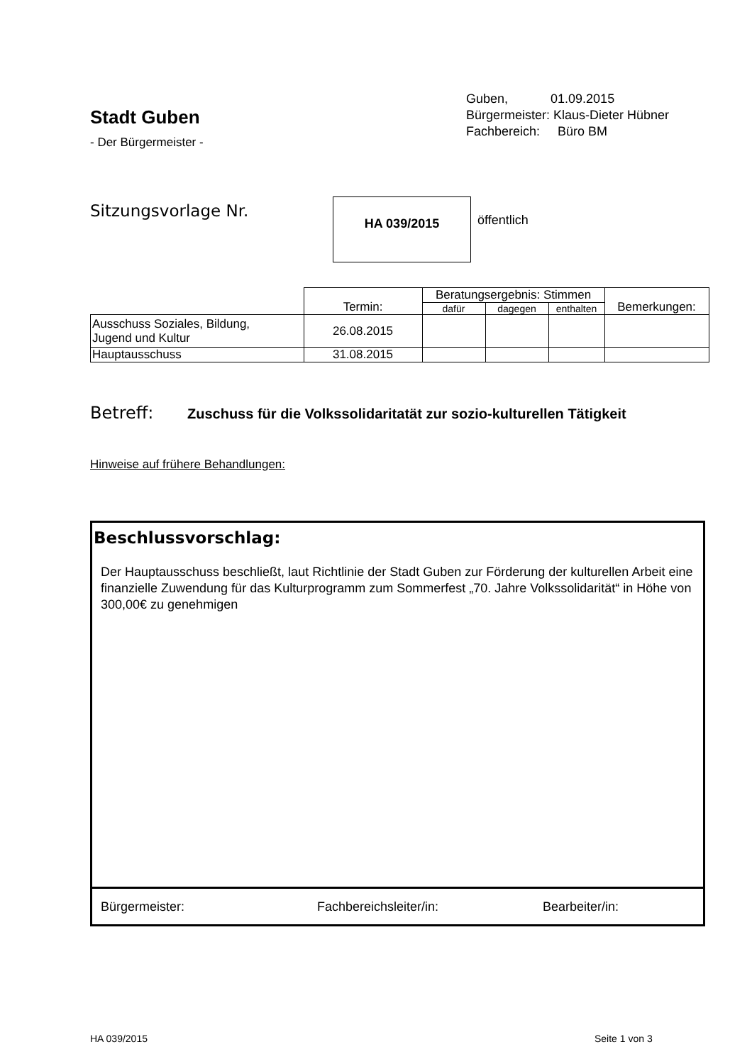Stadt Guben
- Der Bürgermeister -
Guben, 01.09.2015
Bürgermeister: Klaus-Dieter Hübner
Fachbereich: Büro BM
Sitzungsvorlage Nr. HA 039/2015
öffentlich
| | Termin: | Beratungsergebnis: Stimmen | | | Bemerkungen: |
| | | dafür | dagegen | enthalten | |
| Ausschuss Soziales, Bildung, Jugend und Kultur | 26.08.2015 | | | | |
| Hauptausschuss | 31.08.2015 | | | | |
Betreff: Zuschuss für die Volkssolidaritatät zur sozio-kulturellen Tätigkeit
Hinweise auf frühere Behandlungen:
Beschlussvorschlag:
Der Hauptausschuss beschließt, laut Richtlinie der Stadt Guben zur Förderung der kulturellen Arbeit eine finanzielle Zuwendung für das Kulturprogramm zum Sommerfest „70. Jahre Volkssolidarität“ in Höhe von 300,00€ zu genehmigen
Bürgermeister: Fachbereichsleiter/in: Bearbeiter/in:
HA 039/2015 Seite 1 von 3